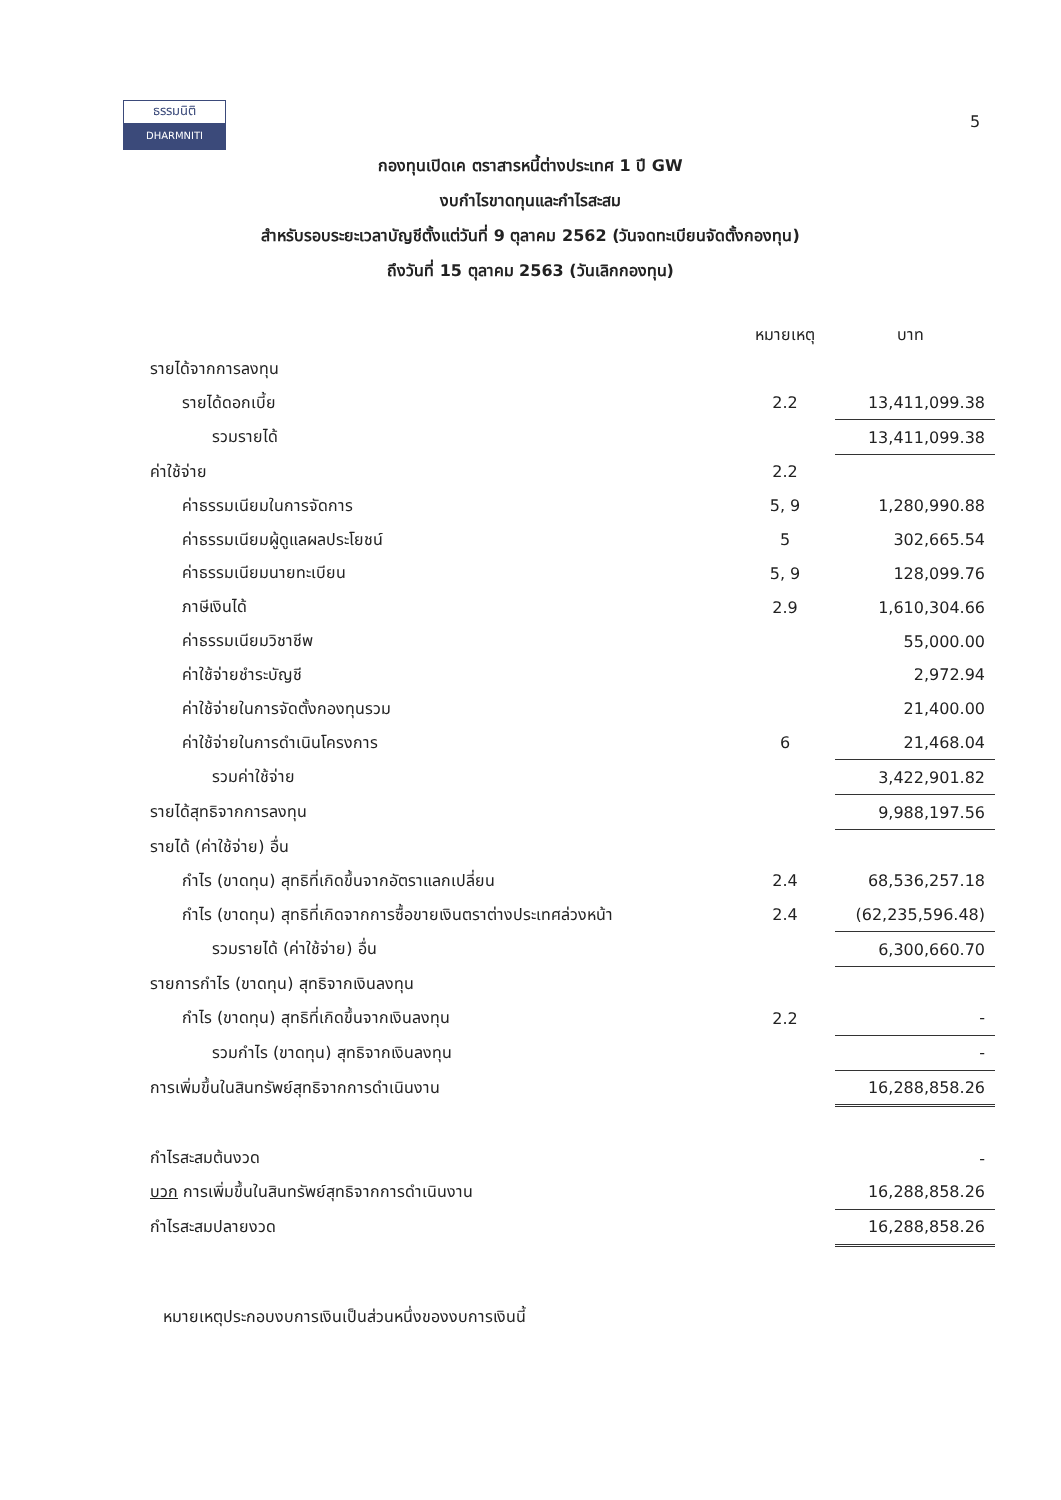ธรรมนิติ
DHARMNITI
5
กองทุนเปิดเค ตราสารหนี้ต่างประเทศ 1 ปี GW
งบกำไรขาดทุนและกำไรสะสม
สำหรับรอบระยะเวลาบัญชีตั้งแต่วันที่ 9 ตุลาคม 2562 (วันจดทะเบียนจัดตั้งกองทุน)
ถึงวันที่ 15 ตุลาคม 2563 (วันเลิกกองทุน)
| | หมายเหตุ | บาท |
| --- | --- | --- |
| รายได้จากการลงทุน | | |
| รายได้ดอกเบี้ย | 2.2 | 13,411,099.38 |
| รวมรายได้ | | 13,411,099.38 |
| ค่าใช้จ่าย | 2.2 | |
| ค่าธรรมเนียมในการจัดการ | 5, 9 | 1,280,990.88 |
| ค่าธรรมเนียมผู้ดูแลผลประโยชน์ | 5 | 302,665.54 |
| ค่าธรรมเนียมนายทะเบียน | 5, 9 | 128,099.76 |
| ภาษีเงินได้ | 2.9 | 1,610,304.66 |
| ค่าธรรมเนียมวิชาชีพ | | 55,000.00 |
| ค่าใช้จ่ายชำระบัญชี | | 2,972.94 |
| ค่าใช้จ่ายในการจัดตั้งกองทุนรวม | | 21,400.00 |
| ค่าใช้จ่ายในการดำเนินโครงการ | 6 | 21,468.04 |
| รวมค่าใช้จ่าย | | 3,422,901.82 |
| รายได้สุทธิจากการลงทุน | | 9,988,197.56 |
| รายได้ (ค่าใช้จ่าย) อื่น | | |
| กำไร (ขาดทุน) สุทธิที่เกิดขึ้นจากอัตราแลกเปลี่ยน | 2.4 | 68,536,257.18 |
| กำไร (ขาดทุน) สุทธิที่เกิดจากการซื้อขายเงินตราต่างประเทศล่วงหน้า | 2.4 | (62,235,596.48) |
| รวมรายได้ (ค่าใช้จ่าย) อื่น | | 6,300,660.70 |
| รายการกำไร (ขาดทุน) สุทธิจากเงินลงทุน | | |
| กำไร (ขาดทุน) สุทธิที่เกิดขึ้นจากเงินลงทุน | 2.2 | - |
| รวมกำไร (ขาดทุน) สุทธิจากเงินลงทุน | | - |
| การเพิ่มขึ้นในสินทรัพย์สุทธิจากการดำเนินงาน | | 16,288,858.26 |
| กำไรสะสมต้นงวด | | - |
| บวก การเพิ่มขึ้นในสินทรัพย์สุทธิจากการดำเนินงาน | | 16,288,858.26 |
| กำไรสะสมปลายงวด | | 16,288,858.26 |
หมายเหตุประกอบงบการเงินเป็นส่วนหนึ่งของงบการเงินนี้